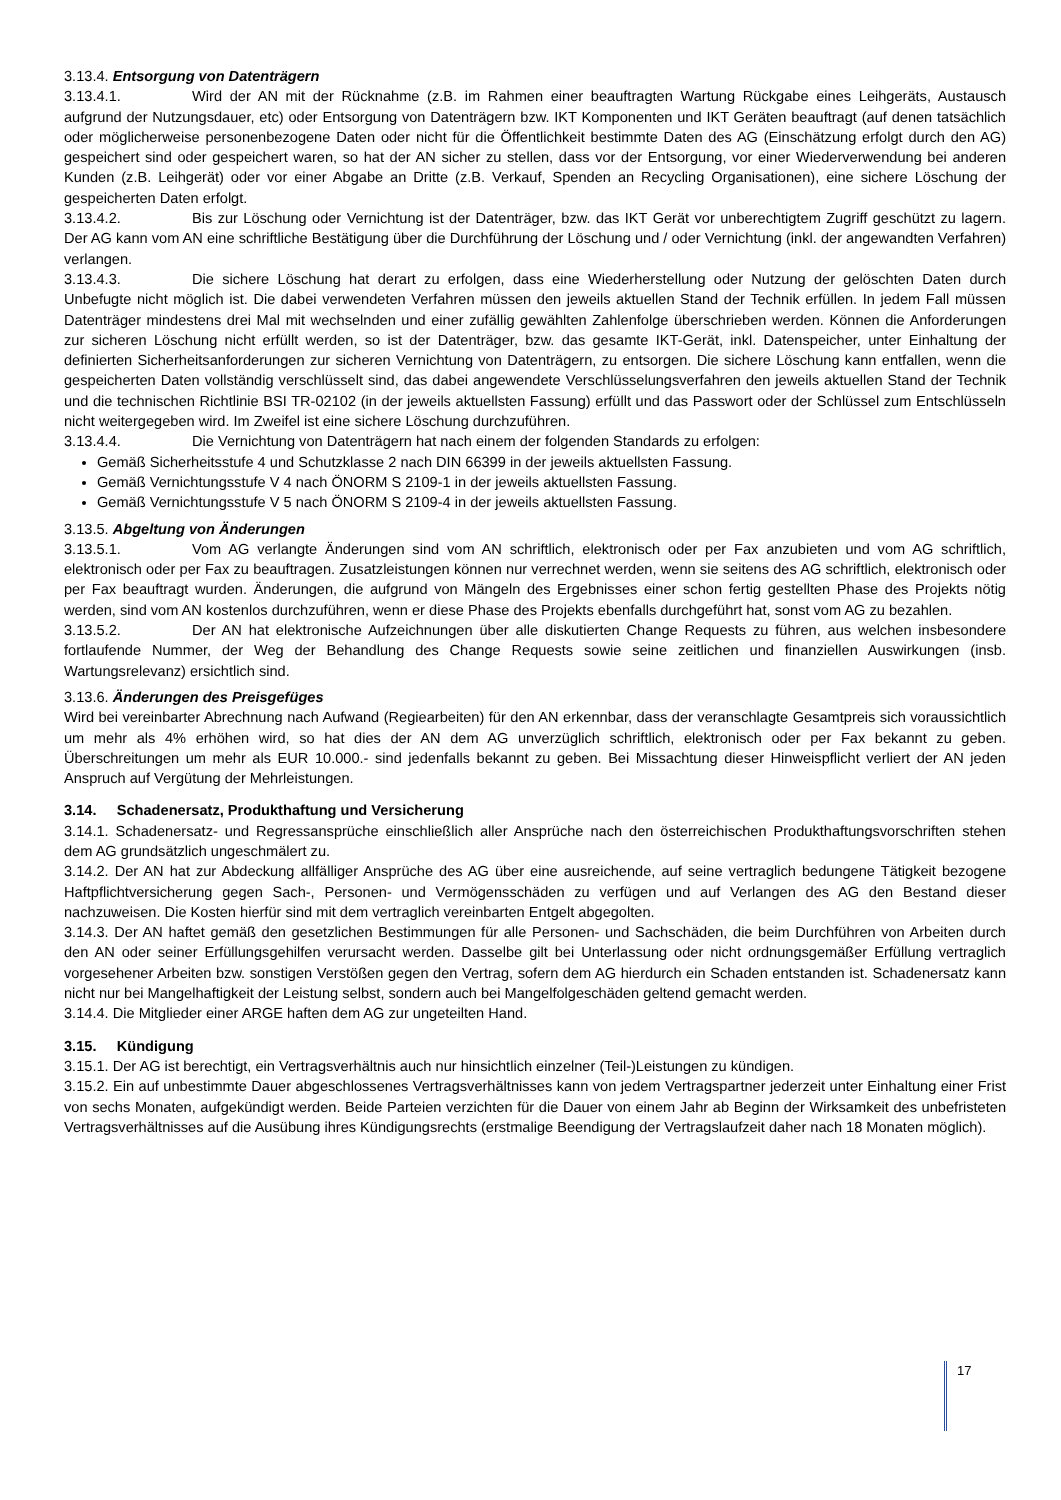3.13.4. Entsorgung von Datenträgern
3.13.4.1. Wird der AN mit der Rücknahme (z.B. im Rahmen einer beauftragten Wartung Rückgabe eines Leihgeräts, Austausch aufgrund der Nutzungsdauer, etc) oder Entsorgung von Datenträgern bzw. IKT Komponenten und IKT Geräten beauftragt (auf denen tatsächlich oder möglicherweise personenbezogene Daten oder nicht für die Öffentlichkeit bestimmte Daten des AG (Einschätzung erfolgt durch den AG) gespeichert sind oder gespeichert waren, so hat der AN sicher zu stellen, dass vor der Entsorgung, vor einer Wiederverwendung bei anderen Kunden (z.B. Leihgerät) oder vor einer Abgabe an Dritte (z.B. Verkauf, Spenden an Recycling Organisationen), eine sichere Löschung der gespeicherten Daten erfolgt.
3.13.4.2. Bis zur Löschung oder Vernichtung ist der Datenträger, bzw. das IKT Gerät vor unberechtigtem Zugriff geschützt zu lagern. Der AG kann vom AN eine schriftliche Bestätigung über die Durchführung der Löschung und / oder Vernichtung (inkl. der angewandten Verfahren) verlangen.
3.13.4.3. Die sichere Löschung hat derart zu erfolgen, dass eine Wiederherstellung oder Nutzung der gelöschten Daten durch Unbefugte nicht möglich ist. Die dabei verwendeten Verfahren müssen den jeweils aktuellen Stand der Technik erfüllen. In jedem Fall müssen Datenträger mindestens drei Mal mit wechselnden und einer zufällig gewählten Zahlenfolge überschrieben werden. Können die Anforderungen zur sicheren Löschung nicht erfüllt werden, so ist der Datenträger, bzw. das gesamte IKT-Gerät, inkl. Datenspeicher, unter Einhaltung der definierten Sicherheitsanforderungen zur sicheren Vernichtung von Datenträgern, zu entsorgen. Die sichere Löschung kann entfallen, wenn die gespeicherten Daten vollständig verschlüsselt sind, das dabei angewendete Verschlüsselungsverfahren den jeweils aktuellen Stand der Technik und die technischen Richtlinie BSI TR-02102 (in der jeweils aktuellsten Fassung) erfüllt und das Passwort oder der Schlüssel zum Entschlüsseln nicht weitergegeben wird. Im Zweifel ist eine sichere Löschung durchzuführen.
3.13.4.4. Die Vernichtung von Datenträgern hat nach einem der folgenden Standards zu erfolgen:
Gemäß Sicherheitsstufe 4 und Schutzklasse 2 nach DIN 66399 in der jeweils aktuellsten Fassung.
Gemäß Vernichtungsstufe V 4 nach ÖNORM S 2109-1 in der jeweils aktuellsten Fassung.
Gemäß Vernichtungsstufe V 5 nach ÖNORM S 2109-4 in der jeweils aktuellsten Fassung.
3.13.5. Abgeltung von Änderungen
3.13.5.1. Vom AG verlangte Änderungen sind vom AN schriftlich, elektronisch oder per Fax anzubieten und vom AG schriftlich, elektronisch oder per Fax zu beauftragen. Zusatzleistungen können nur verrechnet werden, wenn sie seitens des AG schriftlich, elektronisch oder per Fax beauftragt wurden. Änderungen, die aufgrund von Mängeln des Ergebnisses einer schon fertig gestellten Phase des Projekts nötig werden, sind vom AN kostenlos durchzuführen, wenn er diese Phase des Projekts ebenfalls durchgeführt hat, sonst vom AG zu bezahlen.
3.13.5.2. Der AN hat elektronische Aufzeichnungen über alle diskutierten Change Requests zu führen, aus welchen insbesondere fortlaufende Nummer, der Weg der Behandlung des Change Requests sowie seine zeitlichen und finanziellen Auswirkungen (insb. Wartungsrelevanz) ersichtlich sind.
3.13.6. Änderungen des Preisgefüges
Wird bei vereinbarter Abrechnung nach Aufwand (Regiearbeiten) für den AN erkennbar, dass der veranschlagte Gesamtpreis sich voraussichtlich um mehr als 4% erhöhen wird, so hat dies der AN dem AG unverzüglich schriftlich, elektronisch oder per Fax bekannt zu geben. Überschreitungen um mehr als EUR 10.000.- sind jedenfalls bekannt zu geben. Bei Missachtung dieser Hinweispflicht verliert der AN jeden Anspruch auf Vergütung der Mehrleistungen.
3.14. Schadenersatz, Produkthaftung und Versicherung
3.14.1. Schadenersatz- und Regressansprüche einschließlich aller Ansprüche nach den österreichischen Produkthaftungsvorschriften stehen dem AG grundsätzlich ungeschmälert zu.
3.14.2. Der AN hat zur Abdeckung allfälliger Ansprüche des AG über eine ausreichende, auf seine vertraglich bedungene Tätigkeit bezogene Haftpflichtversicherung gegen Sach-, Personen- und Vermögensschäden zu verfügen und auf Verlangen des AG den Bestand dieser nachzuweisen. Die Kosten hierfür sind mit dem vertraglich vereinbarten Entgelt abgegolten.
3.14.3. Der AN haftet gemäß den gesetzlichen Bestimmungen für alle Personen- und Sachschäden, die beim Durchführen von Arbeiten durch den AN oder seiner Erfüllungsgehilfen verursacht werden. Dasselbe gilt bei Unterlassung oder nicht ordnungsgemäßer Erfüllung vertraglich vorgesehener Arbeiten bzw. sonstigen Verstößen gegen den Vertrag, sofern dem AG hierdurch ein Schaden entstanden ist. Schadenersatz kann nicht nur bei Mangelhaftigkeit der Leistung selbst, sondern auch bei Mangelfolgeschäden geltend gemacht werden.
3.14.4. Die Mitglieder einer ARGE haften dem AG zur ungeteilten Hand.
3.15. Kündigung
3.15.1. Der AG ist berechtigt, ein Vertragsverhältnis auch nur hinsichtlich einzelner (Teil-)Leistungen zu kündigen.
3.15.2. Ein auf unbestimmte Dauer abgeschlossenes Vertragsverhältnisses kann von jedem Vertragspartner jederzeit unter Einhaltung einer Frist von sechs Monaten, aufgekündigt werden. Beide Parteien verzichten für die Dauer von einem Jahr ab Beginn der Wirksamkeit des unbefristeten Vertragsverhältnisses auf die Ausübung ihres Kündigungsrechts (erstmalige Beendigung der Vertragslaufzeit daher nach 18 Monaten möglich).
17